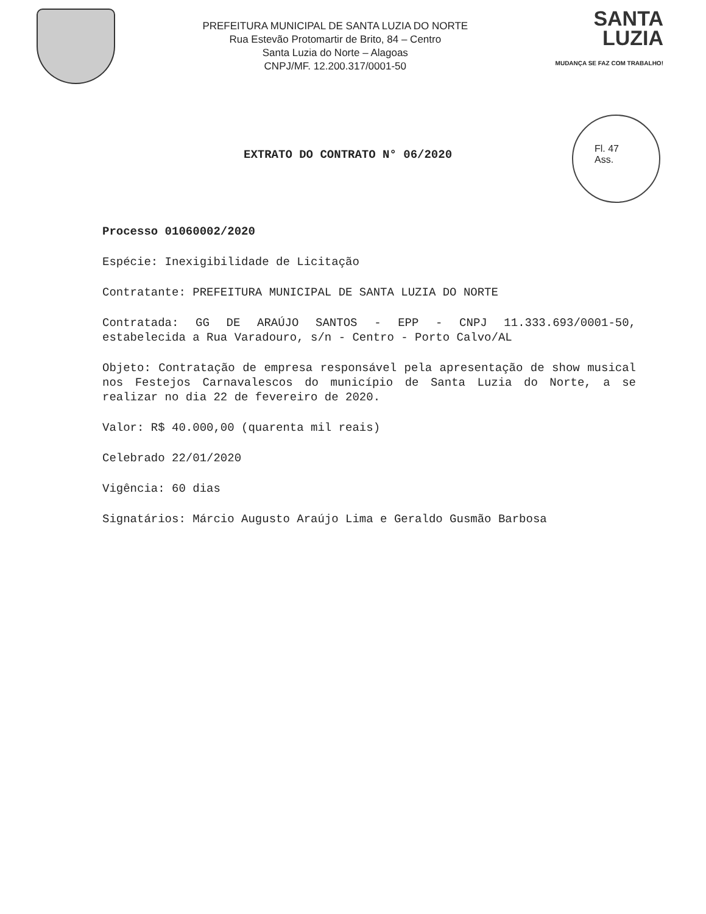PREFEITURA MUNICIPAL DE SANTA LUZIA DO NORTE
Rua Estevão Protomartir de Brito, 84 – Centro
Santa Luzia do Norte – Alagoas
CNPJ/MF. 12.200.317/0001-50
SANTA
LUZIA
MUDANÇA SE FAZ COM TRABALHO!
EXTRATO DO CONTRATO N° 06/2020
Fl. 47
Ass.
Processo 01060002/2020
Espécie: Inexigibilidade de Licitação
Contratante: PREFEITURA MUNICIPAL DE SANTA LUZIA DO NORTE
Contratada: GG DE ARAÚJO SANTOS - EPP - CNPJ 11.333.693/0001-50, estabelecida a Rua Varadouro, s/n - Centro - Porto Calvo/AL
Objeto: Contratação de empresa responsável pela apresentação de show musical nos Festejos Carnavalescos do município de Santa Luzia do Norte, a se realizar no dia 22 de fevereiro de 2020.
Valor: R$ 40.000,00 (quarenta mil reais)
Celebrado 22/01/2020
Vigência: 60 dias
Signatários: Márcio Augusto Araújo Lima e Geraldo Gusmão Barbosa